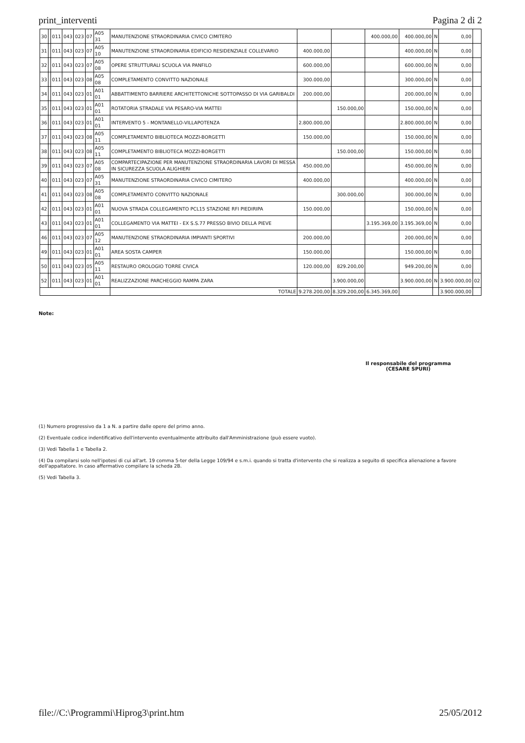print_interventi Pagina 2 di 2
| 30 | | 011 | 043 | 023 | 07 | A05 31 | MANUTENZIONE STRAORDINARIA CIVICO CIMITERO | | | 400.000,00 | 400.000,00 | N | 0,00 | |
| 31 | | 011 | 043 | 023 | 07 | A05 10 | MANUTENZIONE STRAORDINARIA EDIFICIO RESIDENZIALE COLLEVARIO | 400.000,00 | | | 400.000,00 | N | 0,00 | |
| 32 | | 011 | 043 | 023 | 07 | A05 08 | OPERE STRUTTURALI SCUOLA VIA PANFILO | 600.000,00 | | | 600.000,00 | N | 0,00 | |
| 33 | | 011 | 043 | 023 | 08 | A05 08 | COMPLETAMENTO CONVITTO NAZIONALE | 300.000,00 | | | 300.000,00 | N | 0,00 | |
| 34 | | 011 | 043 | 023 | 01 | A01 01 | ABBATTIMENTO BARRIERE ARCHITETTONICHE SOTTOPASSO DI VIA GARIBALDI | 200.000,00 | | | 200.000,00 | N | 0,00 | |
| 35 | | 011 | 043 | 023 | 01 | A01 01 | ROTATORIA STRADALE VIA PESARO-VIA MATTEI | | 150.000,00 | | 150.000,00 | N | 0,00 | |
| 36 | | 011 | 043 | 023 | 01 | A01 01 | INTERVENTO 5 - MONTANELLO-VILLAPOTENZA | 2.800.000,00 | | | 2.800.000,00 | N | 0,00 | |
| 37 | | 011 | 043 | 023 | 08 | A05 11 | COMPLETAMENTO BIBLIOTECA MOZZI-BORGETTI | 150.000,00 | | | 150.000,00 | N | 0,00 | |
| 38 | | 011 | 043 | 023 | 08 | A05 11 | COMPLETAMENTO BIBLIOTECA MOZZI-BORGETTI | | 150.000,00 | | 150.000,00 | N | 0,00 | |
| 39 | | 011 | 043 | 023 | 07 | A05 08 | COMPARTECIPAZIONE PER MANUTENZIONE STRAORDINARIA LAVORI DI MESSA IN SICUREZZA SCUOLA ALIGHIERI | 450.000,00 | | | 450.000,00 | N | 0,00 | |
| 40 | | 011 | 043 | 023 | 07 | A05 31 | MANUTENZIONE STRAORDINARIA CIVICO CIMITERO | 400.000,00 | | | 400.000,00 | N | 0,00 | |
| 41 | | 011 | 043 | 023 | 08 | A05 08 | COMPLETAMENTO CONVITTO NAZIONALE | | 300.000,00 | | 300.000,00 | N | 0,00 | |
| 42 | | 011 | 043 | 023 | 01 | A01 01 | NUOVA STRADA COLLEGAMENTO PCL15 STAZIONE RFI PIEDIRIPA | 150.000,00 | | | 150.000,00 | N | 0,00 | |
| 43 | | 011 | 043 | 023 | 01 | A01 01 | COLLEGAMENTO VIA MATTEI - EX S.S.77 PRESSO BIVIO DELLA PIEVE | | | 3.195.369,00 | 3.195.369,00 | N | 0,00 | |
| 46 | | 011 | 043 | 023 | 07 | A05 12 | MANUTENZIONE STRAORDINARIA IMPIANTI SPORTIVI | 200.000,00 | | | 200.000,00 | N | 0,00 | |
| 49 | | 011 | 043 | 023 | 01 | A01 01 | AREA SOSTA CAMPER | 150.000,00 | | | 150.000,00 | N | 0,00 | |
| 50 | | 011 | 043 | 023 | 05 | A05 11 | RESTAURO OROLOGIO TORRE CIVICA | 120.000,00 | 829.200,00 | | 949.200,00 | N | 0,00 | |
| 52 | | 011 | 043 | 023 | 01 | A01 01 | REALIZZAZIONE PARCHEGGIO RAMPA ZARA | | 3.900.000,00 | | 3.900.000,00 | N | 3.900.000,00 | 02 |
| | | | | | | | TOTALE | 9.278.200,00 | 8.329.200,00 | 6.345.369,00 | | | 3.900.000,00 | |
Note:
Il responsabile del programma
(CESARE SPURI)
(1) Numero progressivo da 1 a N. a partire dalle opere del primo anno.
(2) Eventuale codice indentificativo dell'intervento eventualmente attribuito dall'Amministrazione (può essere vuoto).
(3) Vedi Tabella 1 e Tabella 2.
(4) Da compilarsi solo nell'ipotesi di cui all'art. 19 comma 5-ter della Legge 109/94 e s.m.i. quando si tratta d'intervento che si realizza a seguito di specifica alienazione a favore dell'appaltatore. In caso affermativo compilare la scheda 2B.
(5) Vedi Tabella 3.
file://C:\Programmi\Hiprog3\print.htm 25/05/2012